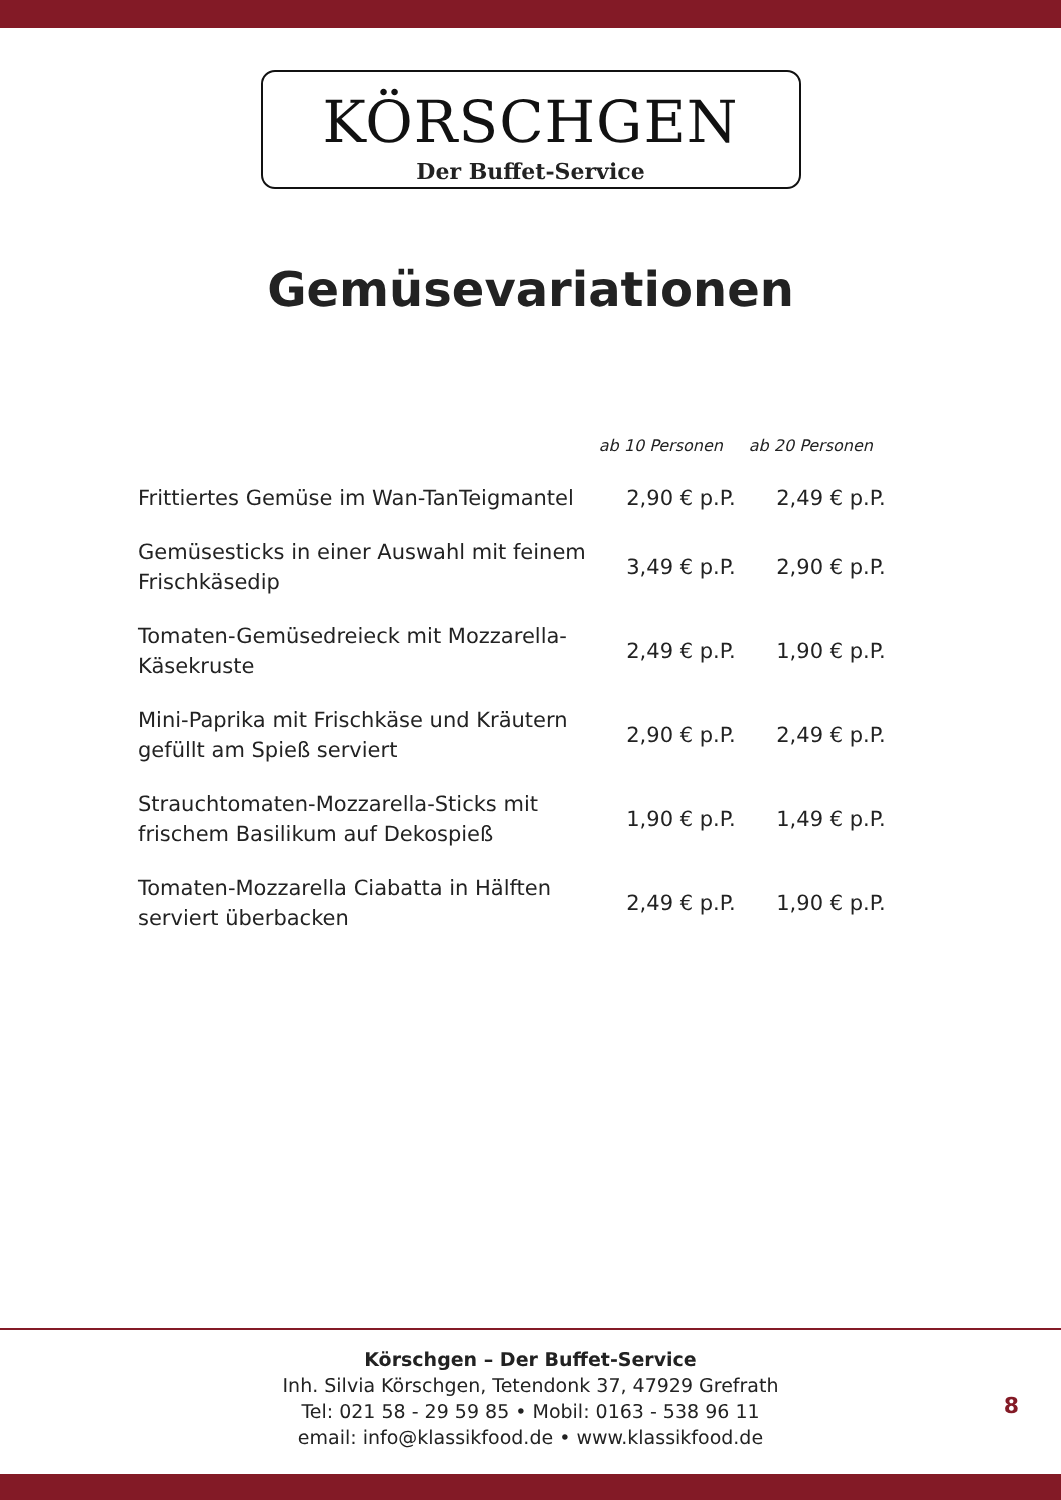KÖRSCHGEN
Der Buffet-Service
Gemüsevariationen
| | ab 10 Personen | ab 20 Personen |
| --- | --- | --- |
| Frittiertes Gemüse im Wan-TanTeigmantel | 2,90 € p.P. | 2,49 € p.P. |
| Gemüsesticks in einer Auswahl mit feinem Frischkäsedip | 3,49 € p.P. | 2,90 € p.P. |
| Tomaten-Gemüsedreieck mit Mozzarella- Käsekruste | 2,49 € p.P. | 1,90 € p.P. |
| Mini-Paprika mit Frischkäse und Kräutern gefüllt am Spieß serviert | 2,90 € p.P. | 2,49 € p.P. |
| Strauchtomaten-Mozzarella-Sticks mit frischem Basilikum auf Dekospieß | 1,90 € p.P. | 1,49 € p.P. |
| Tomaten-Mozzarella Ciabatta in Hälften serviert überbacken | 2,49 € p.P. | 1,90 € p.P. |
Körschgen – Der Buffet-Service
Inh. Silvia Körschgen, Tetendonk 37, 47929 Grefrath
Tel: 021 58 - 29 59 85 • Mobil: 0163 - 538 96 11
email: info@klassikfood.de • www.klassikfood.de
8